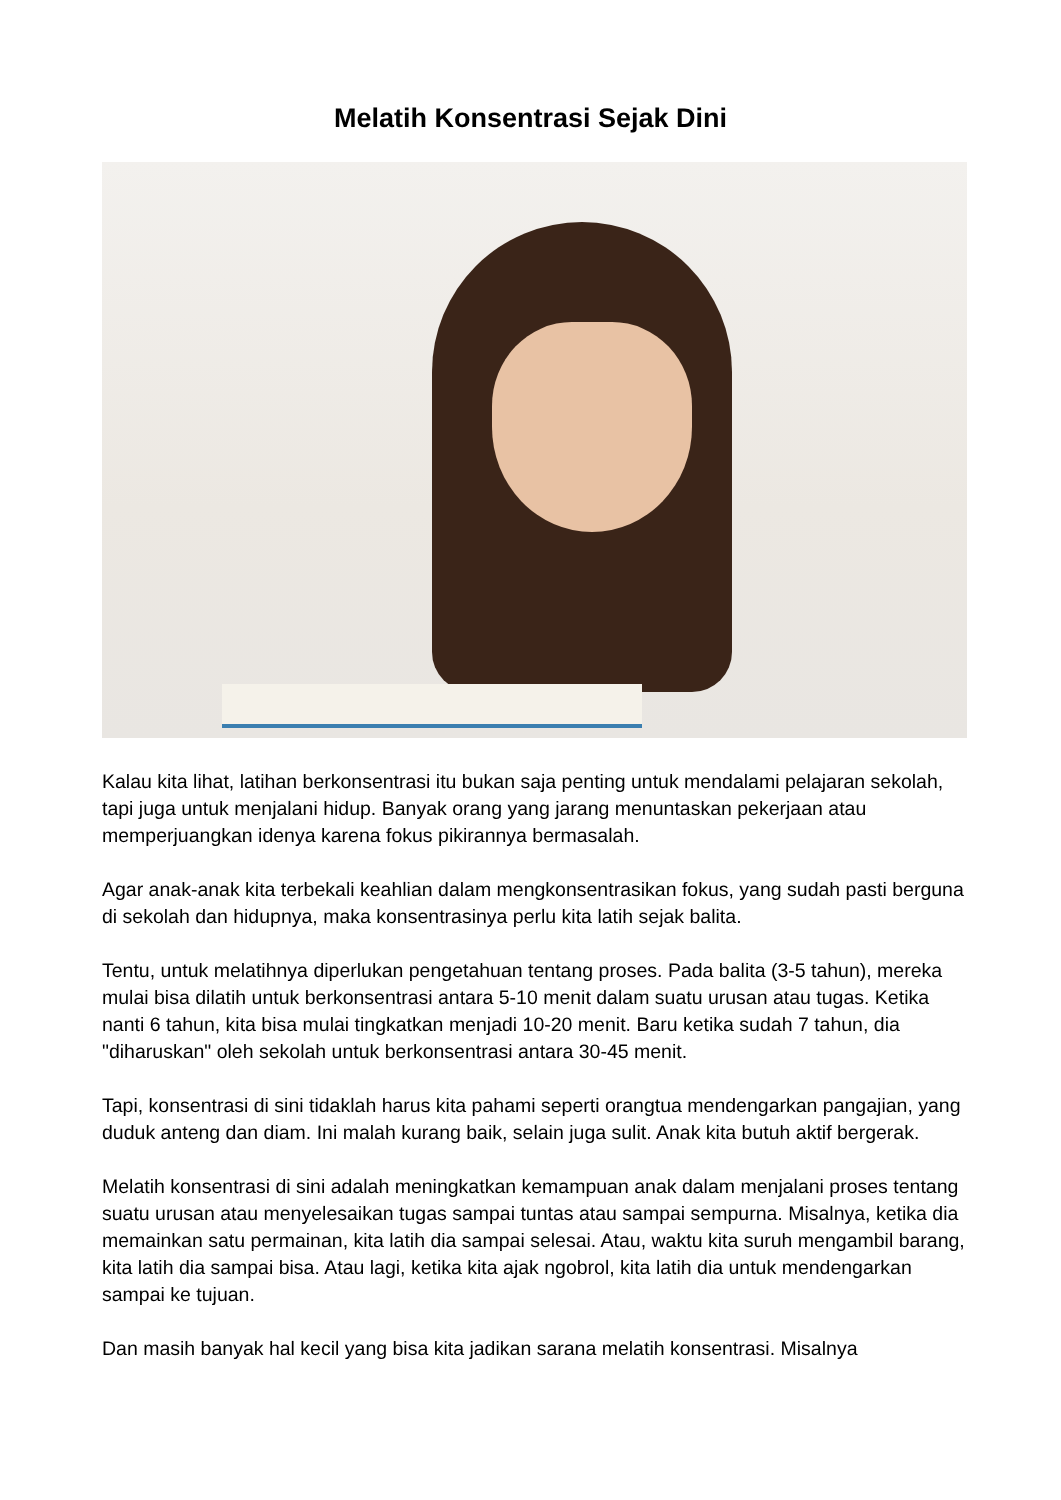Melatih Konsentrasi Sejak Dini
Kalau kita lihat, latihan berkonsentrasi itu bukan saja penting untuk mendalami pelajaran sekolah, tapi juga untuk menjalani hidup. Banyak orang yang jarang menuntaskan pekerjaan atau memperjuangkan idenya karena fokus pikirannya bermasalah.
Agar anak-anak kita terbekali keahlian dalam mengkonsentrasikan fokus, yang sudah pasti berguna di sekolah dan hidupnya, maka konsentrasinya perlu kita latih sejak balita.
Tentu, untuk melatihnya diperlukan pengetahuan tentang proses. Pada balita (3-5 tahun), mereka mulai bisa dilatih untuk berkonsentrasi antara 5-10 menit dalam suatu urusan atau tugas. Ketika nanti 6 tahun, kita bisa mulai tingkatkan menjadi 10-20 menit. Baru ketika sudah 7 tahun, dia "diharuskan" oleh sekolah untuk berkonsentrasi antara 30-45 menit.
Tapi, konsentrasi di sini tidaklah harus kita pahami seperti orangtua mendengarkan pangajian, yang duduk anteng dan diam. Ini malah kurang baik, selain juga sulit. Anak kita butuh aktif bergerak.
Melatih konsentrasi di sini adalah meningkatkan kemampuan anak dalam menjalani proses tentang suatu urusan atau menyelesaikan tugas sampai tuntas atau sampai sempurna. Misalnya, ketika dia memainkan satu permainan, kita latih dia sampai selesai. Atau, waktu kita suruh mengambil barang, kita latih dia sampai bisa. Atau lagi, ketika kita ajak ngobrol, kita latih dia untuk mendengarkan sampai ke tujuan.
Dan masih banyak hal kecil yang bisa kita jadikan sarana melatih konsentrasi. Misalnya